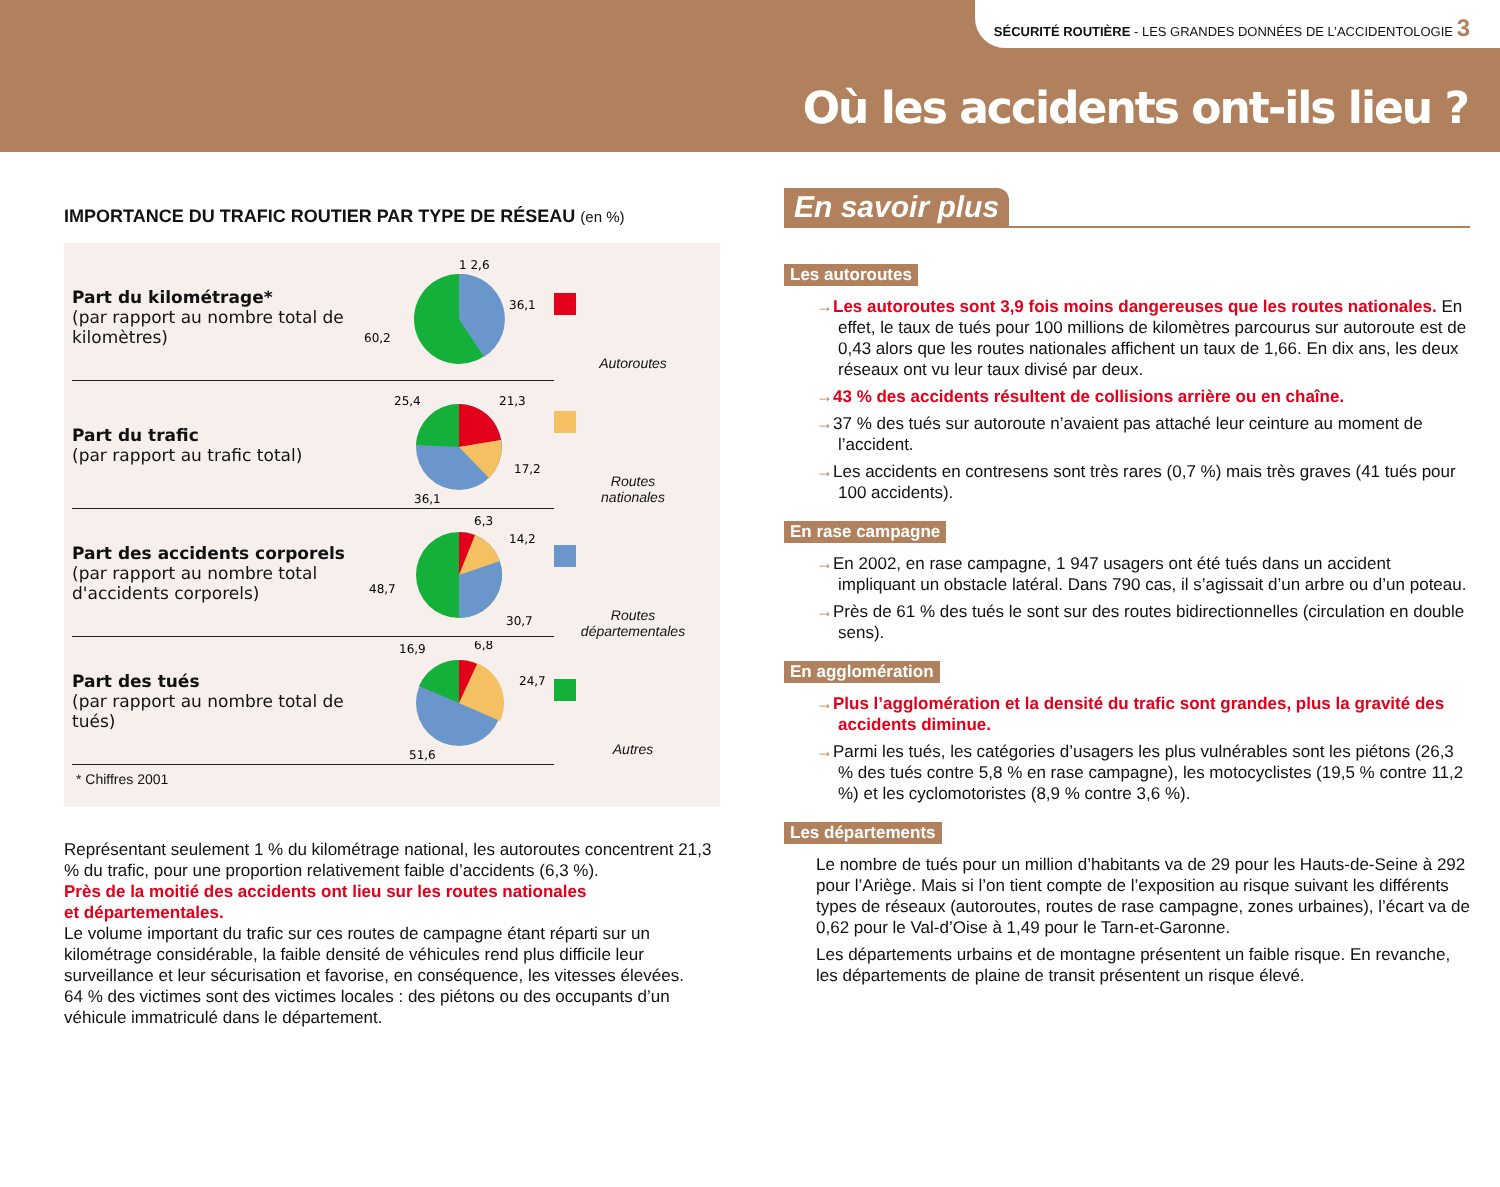SÉCURITÉ ROUTIÈRE - LES GRANDES DONNÉES DE L’ACCIDENTOLOGIE 3
Où les accidents ont-ils lieu ?
IMPORTANCE DU TRAFIC ROUTIER PAR TYPE DE RÉSEAU (en %)
Part du kilométrage*
(par rapport au nombre total de kilomètres)
60,2
36,1
1 2,6
Part du trafic
(par rapport au trafic total)
25,4
21,3
17,2
36,1
Part des accidents corporels
(par rapport au nombre total d'accidents corporels)
6,3
14,2
48,7
30,7
Part des tués
(par rapport au nombre total de tués)
16,9
6,8
24,7
51,6
* Chiffres 2001
Autoroutes
Routes
nationales
Routes
départementales
Autres
Représentant seulement 1 % du kilométrage national, les autoroutes concentrent 21,3 % du trafic, pour une proportion relativement faible d’accidents (6,3 %).
Près de la moitié des accidents ont lieu sur les routes nationales
et départementales.
Le volume important du trafic sur ces routes de campagne étant réparti sur un kilométrage considérable, la faible densité de véhicules rend plus difficile leur surveillance et leur sécurisation et favorise, en conséquence, les vitesses élevées.
64 % des victimes sont des victimes locales : des piétons ou des occupants d’un véhicule immatriculé dans le département.
En savoir plus
Les autoroutes
→Les autoroutes sont 3,9 fois moins dangereuses que les routes nationales. En effet, le taux de tués pour 100 millions de kilomètres parcourus sur autoroute est de 0,43 alors que les routes nationales affichent un taux de 1,66. En dix ans, les deux réseaux ont vu leur taux divisé par deux.
→43 % des accidents résultent de collisions arrière ou en chaîne.
→37 % des tués sur autoroute n’avaient pas attaché leur ceinture au moment de l’accident.
→Les accidents en contresens sont très rares (0,7 %) mais très graves (41 tués pour 100 accidents).
En rase campagne
→En 2002, en rase campagne, 1 947 usagers ont été tués dans un accident impliquant un obstacle latéral. Dans 790 cas, il s’agissait d’un arbre ou d’un poteau.
→Près de 61 % des tués le sont sur des routes bidirectionnelles (circulation en double sens).
En agglomération
→Plus l’agglomération et la densité du trafic sont grandes, plus la gravité des accidents diminue.
→Parmi les tués, les catégories d’usagers les plus vulnérables sont les piétons (26,3 % des tués contre 5,8 % en rase campagne), les motocyclistes (19,5 % contre 11,2 %) et les cyclomotoristes (8,9 % contre 3,6 %).
Les départements
Le nombre de tués pour un million d’habitants va de 29 pour les Hauts-de-Seine à 292 pour l’Ariège. Mais si l’on tient compte de l’exposition au risque suivant les différents types de réseaux (autoroutes, routes de rase campagne, zones urbaines), l’écart va de 0,62 pour le Val-d’Oise à 1,49 pour le Tarn-et-Garonne.
Les départements urbains et de montagne présentent un faible risque. En revanche, les départements de plaine de transit présentent un risque élevé.